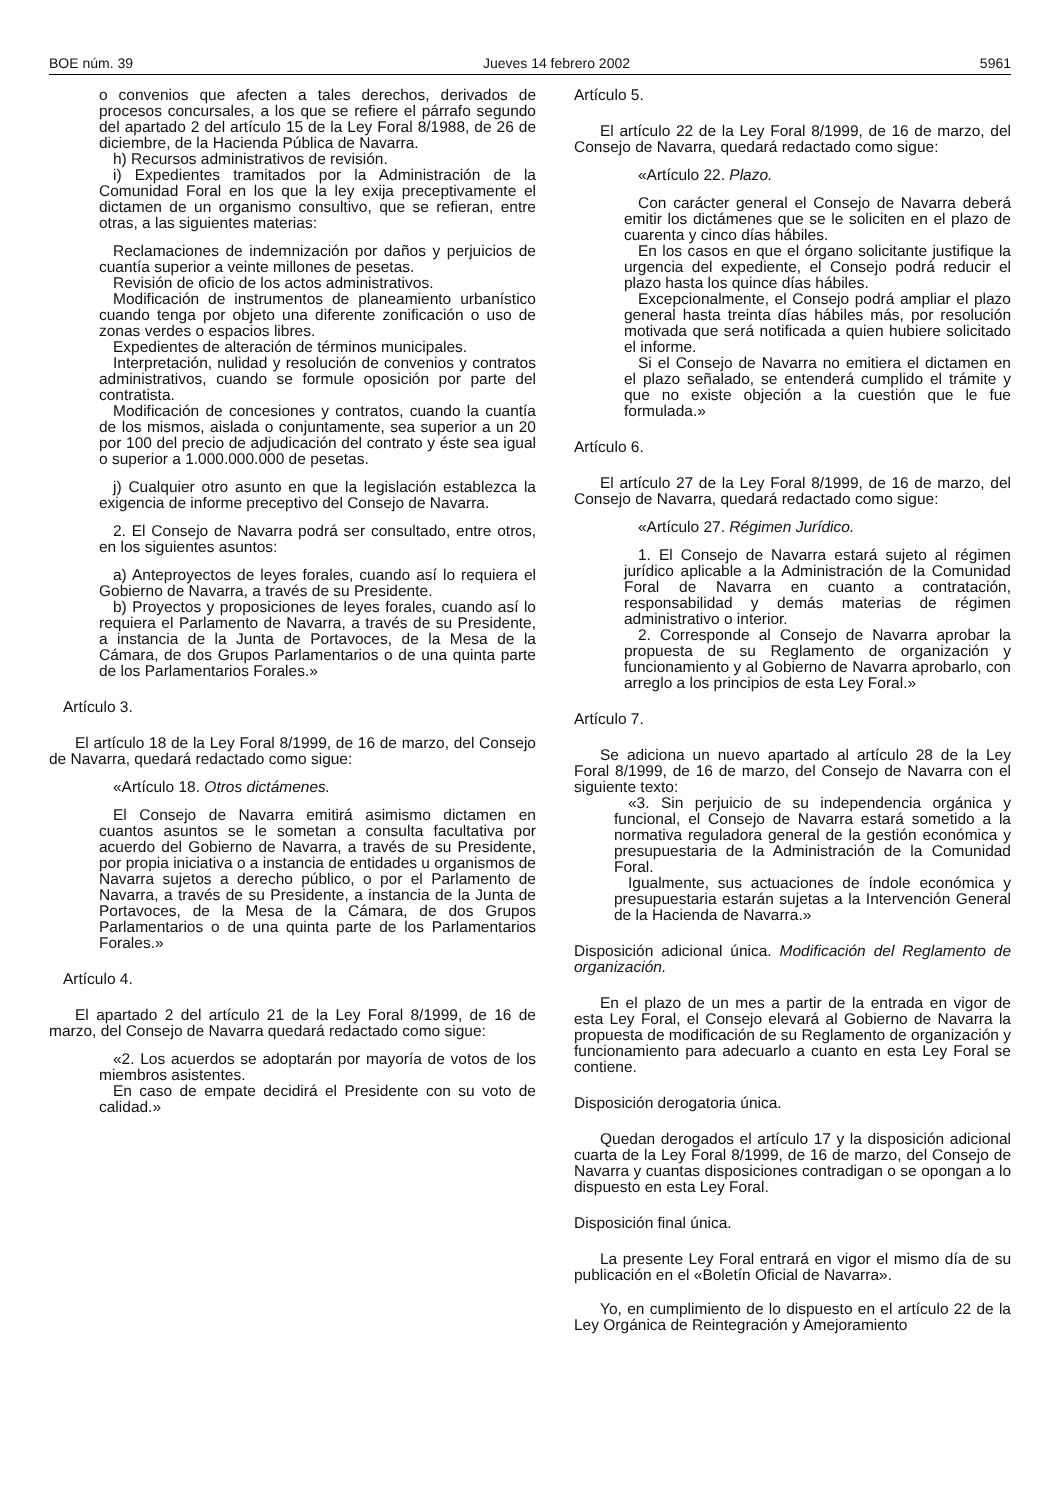BOE núm. 39 Jueves 14 febrero 2002 5961
o convenios que afecten a tales derechos, derivados de procesos concursales, a los que se refiere el párrafo segundo del apartado 2 del artículo 15 de la Ley Foral 8/1988, de 26 de diciembre, de la Hacienda Pública de Navarra.
h) Recursos administrativos de revisión.
i) Expedientes tramitados por la Administración de la Comunidad Foral en los que la ley exija preceptivamente el dictamen de un organismo consultivo, que se refieran, entre otras, a las siguientes materias:
Reclamaciones de indemnización por daños y perjuicios de cuantía superior a veinte millones de pesetas.
Revisión de oficio de los actos administrativos.
Modificación de instrumentos de planeamiento urbanístico cuando tenga por objeto una diferente zonificación o uso de zonas verdes o espacios libres.
Expedientes de alteración de términos municipales.
Interpretación, nulidad y resolución de convenios y contratos administrativos, cuando se formule oposición por parte del contratista.
Modificación de concesiones y contratos, cuando la cuantía de los mismos, aislada o conjuntamente, sea superior a un 20 por 100 del precio de adjudicación del contrato y éste sea igual o superior a 1.000.000.000 de pesetas.
j) Cualquier otro asunto en que la legislación establezca la exigencia de informe preceptivo del Consejo de Navarra.
2. El Consejo de Navarra podrá ser consultado, entre otros, en los siguientes asuntos:
a) Anteproyectos de leyes forales, cuando así lo requiera el Gobierno de Navarra, a través de su Presidente.
b) Proyectos y proposiciones de leyes forales, cuando así lo requiera el Parlamento de Navarra, a través de su Presidente, a instancia de la Junta de Portavoces, de la Mesa de la Cámara, de dos Grupos Parlamentarios o de una quinta parte de los Parlamentarios Forales.»
Artículo 3.
El artículo 18 de la Ley Foral 8/1999, de 16 de marzo, del Consejo de Navarra, quedará redactado como sigue:
«Artículo 18. Otros dictámenes.
El Consejo de Navarra emitirá asimismo dictamen en cuantos asuntos se le sometan a consulta facultativa por acuerdo del Gobierno de Navarra, a través de su Presidente, por propia iniciativa o a instancia de entidades u organismos de Navarra sujetos a derecho público, o por el Parlamento de Navarra, a través de su Presidente, a instancia de la Junta de Portavoces, de la Mesa de la Cámara, de dos Grupos Parlamentarios o de una quinta parte de los Parlamentarios Forales.»
Artículo 4.
El apartado 2 del artículo 21 de la Ley Foral 8/1999, de 16 de marzo, del Consejo de Navarra quedará redactado como sigue:
«2. Los acuerdos se adoptarán por mayoría de votos de los miembros asistentes.
En caso de empate decidirá el Presidente con su voto de calidad.»
Artículo 5.
El artículo 22 de la Ley Foral 8/1999, de 16 de marzo, del Consejo de Navarra, quedará redactado como sigue:
«Artículo 22. Plazo.
Con carácter general el Consejo de Navarra deberá emitir los dictámenes que se le soliciten en el plazo de cuarenta y cinco días hábiles.
En los casos en que el órgano solicitante justifique la urgencia del expediente, el Consejo podrá reducir el plazo hasta los quince días hábiles.
Excepcionalmente, el Consejo podrá ampliar el plazo general hasta treinta días hábiles más, por resolución motivada que será notificada a quien hubiere solicitado el informe.
Si el Consejo de Navarra no emitiera el dictamen en el plazo señalado, se entenderá cumplido el trámite y que no existe objeción a la cuestión que le fue formulada.»
Artículo 6.
El artículo 27 de la Ley Foral 8/1999, de 16 de marzo, del Consejo de Navarra, quedará redactado como sigue:
«Artículo 27. Régimen Jurídico.
1. El Consejo de Navarra estará sujeto al régimen jurídico aplicable a la Administración de la Comunidad Foral de Navarra en cuanto a contratación, responsabilidad y demás materias de régimen administrativo o interior.
2. Corresponde al Consejo de Navarra aprobar la propuesta de su Reglamento de organización y funcionamiento y al Gobierno de Navarra aprobarlo, con arreglo a los principios de esta Ley Foral.»
Artículo 7.
Se adiciona un nuevo apartado al artículo 28 de la Ley Foral 8/1999, de 16 de marzo, del Consejo de Navarra con el siguiente texto:
«3. Sin perjuicio de su independencia orgánica y funcional, el Consejo de Navarra estará sometido a la normativa reguladora general de la gestión económica y presupuestaria de la Administración de la Comunidad Foral.
Igualmente, sus actuaciones de índole económica y presupuestaria estarán sujetas a la Intervención General de la Hacienda de Navarra.»
Disposición adicional única. Modificación del Reglamento de organización.
En el plazo de un mes a partir de la entrada en vigor de esta Ley Foral, el Consejo elevará al Gobierno de Navarra la propuesta de modificación de su Reglamento de organización y funcionamiento para adecuarlo a cuanto en esta Ley Foral se contiene.
Disposición derogatoria única.
Quedan derogados el artículo 17 y la disposición adicional cuarta de la Ley Foral 8/1999, de 16 de marzo, del Consejo de Navarra y cuantas disposiciones contradigan o se opongan a lo dispuesto en esta Ley Foral.
Disposición final única.
La presente Ley Foral entrará en vigor el mismo día de su publicación en el «Boletín Oficial de Navarra».
Yo, en cumplimiento de lo dispuesto en el artículo 22 de la Ley Orgánica de Reintegración y Amejoramiento